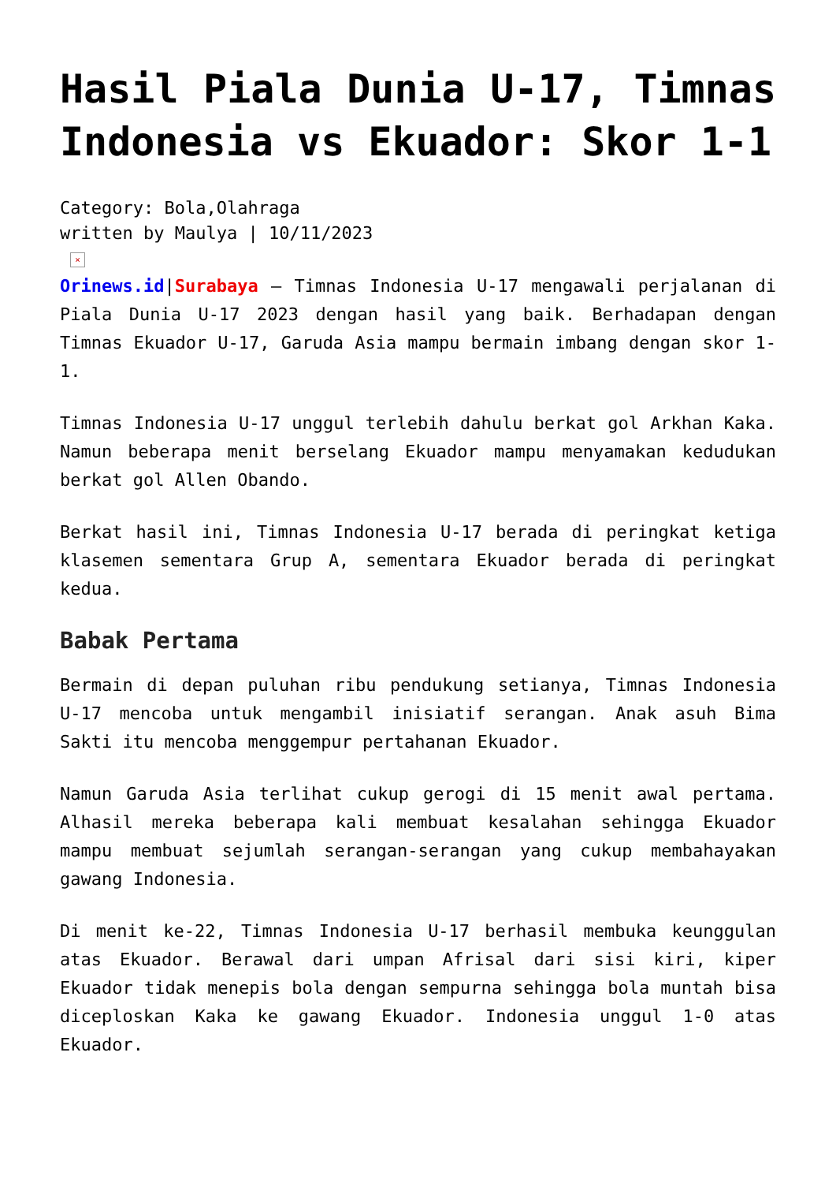Hasil Piala Dunia U-17, Timnas Indonesia vs Ekuador: Skor 1-1
Category: Bola,Olahraga
written by Maulya | 10/11/2023
×
Orinews.id|Surabaya – Timnas Indonesia U-17 mengawali perjalanan di Piala Dunia U-17 2023 dengan hasil yang baik. Berhadapan dengan Timnas Ekuador U-17, Garuda Asia mampu bermain imbang dengan skor 1-1.
Timnas Indonesia U-17 unggul terlebih dahulu berkat gol Arkhan Kaka. Namun beberapa menit berselang Ekuador mampu menyamakan kedudukan berkat gol Allen Obando.
Berkat hasil ini, Timnas Indonesia U-17 berada di peringkat ketiga klasemen sementara Grup A, sementara Ekuador berada di peringkat kedua.
Babak Pertama
Bermain di depan puluhan ribu pendukung setianya, Timnas Indonesia U-17 mencoba untuk mengambil inisiatif serangan. Anak asuh Bima Sakti itu mencoba menggempur pertahanan Ekuador.
Namun Garuda Asia terlihat cukup gerogi di 15 menit awal pertama. Alhasil mereka beberapa kali membuat kesalahan sehingga Ekuador mampu membuat sejumlah serangan-serangan yang cukup membahayakan gawang Indonesia.
Di menit ke-22, Timnas Indonesia U-17 berhasil membuka keunggulan atas Ekuador. Berawal dari umpan Afrisal dari sisi kiri, kiper Ekuador tidak menepis bola dengan sempurna sehingga bola muntah bisa diceploskan Kaka ke gawang Ekuador. Indonesia unggul 1-0 atas Ekuador.